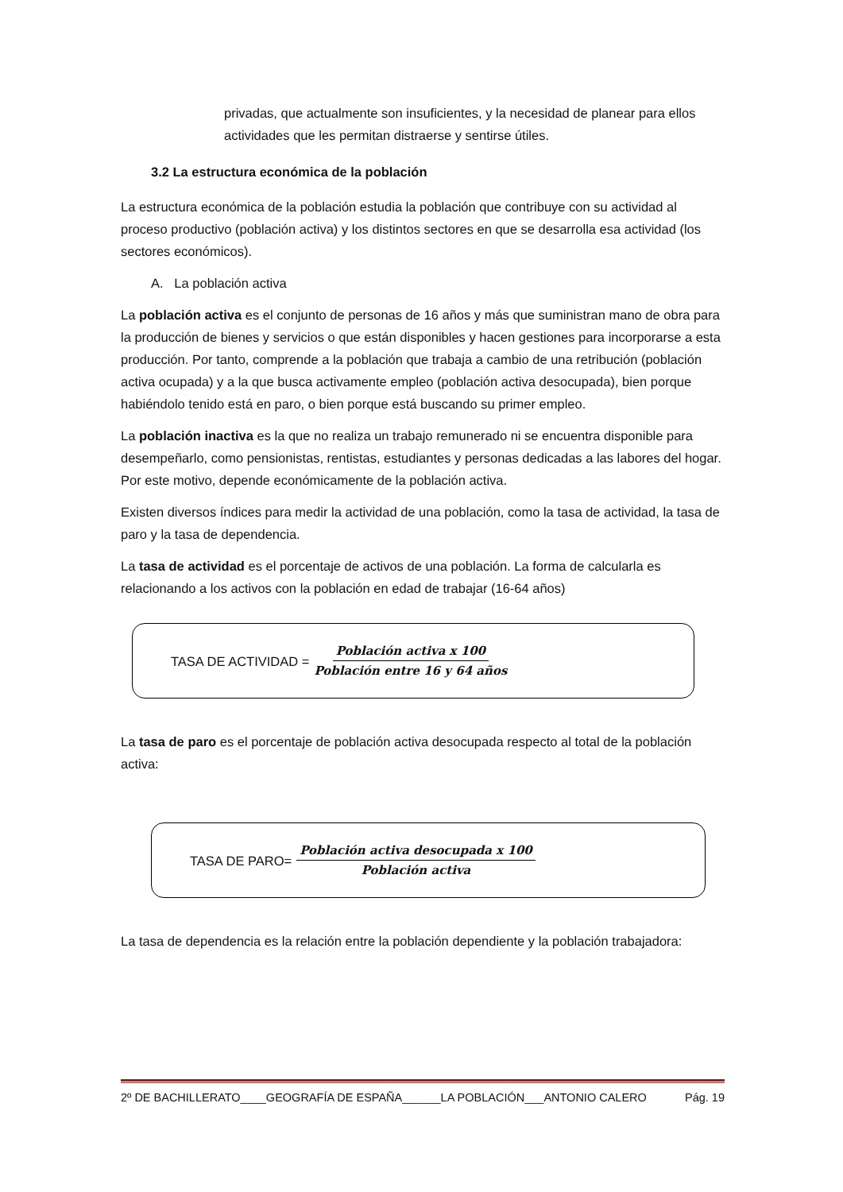privadas, que actualmente son insuficientes, y la necesidad de planear para ellos actividades que les permitan distraerse y sentirse útiles.
3.2 La estructura económica de la población
La estructura económica de la población estudia la población que contribuye con su actividad al proceso productivo (población activa) y los distintos sectores en que se desarrolla esa actividad (los sectores económicos).
A. La población activa
La población activa es el conjunto de personas de 16 años y más que suministran mano de obra para la producción de bienes y servicios o que están disponibles y hacen gestiones para incorporarse a esta producción. Por tanto, comprende a la población que trabaja a cambio de una retribución (población activa ocupada) y a la que busca activamente empleo (población activa desocupada), bien porque habiéndolo tenido está en paro, o bien porque está buscando su primer empleo.
La población inactiva es la que no realiza un trabajo remunerado ni se encuentra disponible para desempeñarlo, como pensionistas, rentistas, estudiantes y personas dedicadas a las labores del hogar. Por este motivo, depende económicamente de la población activa.
Existen diversos índices para medir la actividad de una población, como la tasa de actividad, la tasa de paro y la tasa de dependencia.
La tasa de actividad es el porcentaje de activos de una población. La forma de calcularla es relacionando a los activos con la población en edad de trabajar (16-64 años)
TASA DE ACTIVIDAD = Población activa x 100 Población entre 16 y 64 años
La tasa de paro es el porcentaje de población activa desocupada respecto al total de la población activa:
TASA DE PARO= Población activa desocupada x 100 Población activa
La tasa de dependencia es la relación entre la población dependiente y la población trabajadora:
2º DE BACHILLERATO____GEOGRAFÍA DE ESPAÑA______LA POBLACIÓN___ANTONIO CALERO Pág. 19